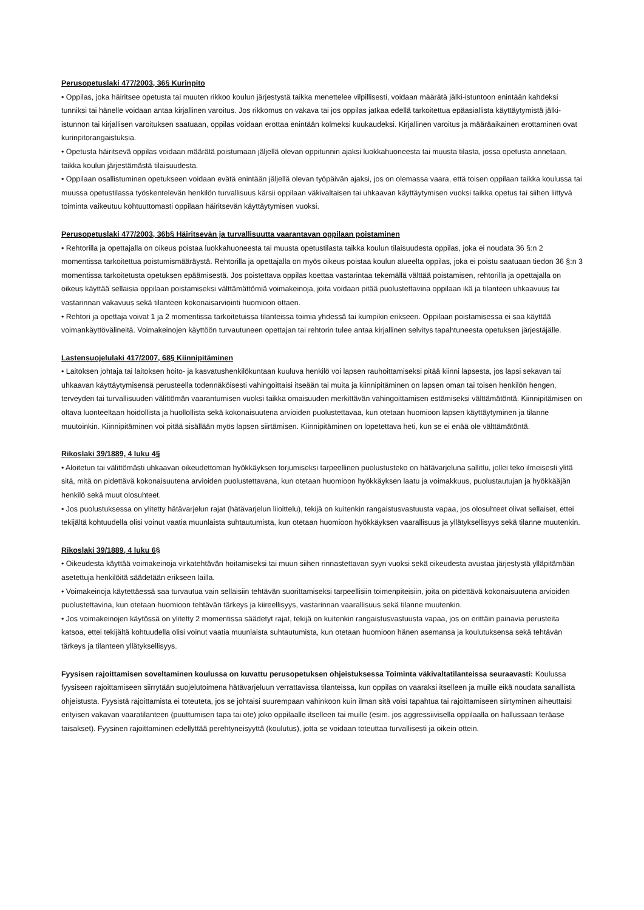Perusopetuslaki 477/2003, 36§ Kurinpito
• Oppilas, joka häiritsee opetusta tai muuten rikkoo koulun järjestystä taikka menettelee vilpillisesti, voidaan määrätä jälki-istuntoon enintään kahdeksi tunniksi tai hänelle voidaan antaa kirjallinen varoitus. Jos rikkomus on vakava tai jos oppilas jatkaa edellä tarkoitettua epäasiallista käyttäytymistä jälki-istunnon tai kirjallisen varoituksen saatuaan, oppilas voidaan erottaa enintään kolmeksi kuukaudeksi. Kirjallinen varoitus ja määräaikainen erottaminen ovat kurinpitorangaistuksia.
• Opetusta häiritsevä oppilas voidaan määrätä poistumaan jäljellä olevan oppitunnin ajaksi luokkahuoneesta tai muusta tilasta, jossa opetusta annetaan, taikka koulun järjestämästä tilaisuudesta.
• Oppilaan osallistuminen opetukseen voidaan evätä enintään jäljellä olevan työpäivän ajaksi, jos on olemassa vaara, että toisen oppilaan taikka koulussa tai muussa opetustilassa työskentelevän henkilön turvallisuus kärsii oppilaan väkivaltaisen tai uhkaavan käyttäytymisen vuoksi taikka opetus tai siihen liittyvä toiminta vaikeutuu kohtuuttomasti oppilaan häiritsevän käyttäytymisen vuoksi.
Perusopetuslaki 477/2003, 36b§ Häiritsevän ja turvallisuutta vaarantavan oppilaan poistaminen
• Rehtorilla ja opettajalla on oikeus poistaa luokkahuoneesta tai muusta opetustilasta taikka koulun tilaisuudesta oppilas, joka ei noudata 36 §:n 2 momentissa tarkoitettua poistumismääräystä. Rehtorilla ja opettajalla on myös oikeus poistaa koulun alueelta oppilas, joka ei poistu saatuaan tiedon 36 §:n 3 momentissa tarkoitetusta opetuksen epäämisestä. Jos poistettava oppilas koettaa vastarintaa tekemällä välttää poistamisen, rehtorilla ja opettajalla on oikeus käyttää sellaisia oppilaan poistamiseksi välttämättömiä voimakeinoja, joita voidaan pitää puolustettavina oppilaan ikä ja tilanteen uhkaavuus tai vastarinnan vakavuus sekä tilanteen kokonaisarviointi huomioon ottaen.
• Rehtori ja opettaja voivat 1 ja 2 momentissa tarkoitetuissa tilanteissa toimia yhdessä tai kumpikin erikseen. Oppilaan poistamisessa ei saa käyttää voimankäyttövälineitä. Voimakeinojen käyttöön turvautuneen opettajan tai rehtorin tulee antaa kirjallinen selvitys tapahtuneesta opetuksen järjestäjälle.
Lastensuojelulaki 417/2007, 68§ Kiinnipitäminen
• Laitoksen johtaja tai laitoksen hoito- ja kasvatushenkilökuntaan kuuluva henkilö voi lapsen rauhoittamiseksi pitää kiinni lapsesta, jos lapsi sekavan tai uhkaavan käyttäytymisensä perusteella todennäköisesti vahingoittaisi itseään tai muita ja kiinnipitäminen on lapsen oman tai toisen henkilön hengen, terveyden tai turvallisuuden välittömän vaarantumisen vuoksi taikka omaisuuden merkittävän vahingoittamisen estämiseksi välttämätöntä. Kiinnipitämisen on oltava luonteeltaan hoidollista ja huollollista sekä kokonaisuutena arvioiden puolustettavaa, kun otetaan huomioon lapsen käyttäytyminen ja tilanne muutoinkin. Kiinnipitäminen voi pitää sisällään myös lapsen siirtämisen. Kiinnipitäminen on lopetettava heti, kun se ei enää ole välttämätöntä.
Rikoslaki 39/1889, 4 luku 4§
• Aloitetun tai välittömästi uhkaavan oikeudettoman hyökkäyksen torjumiseksi tarpeellinen puolustusteko on hätävarjeluna sallittu, jollei teko ilmeisesti ylitä sitä, mitä on pidettävä kokonaisuutena arvioiden puolustettavana, kun otetaan huomioon hyökkäyksen laatu ja voimakkuus, puolustautujan ja hyökkääjän henkilö sekä muut olosuhteet.
• Jos puolustuksessa on ylitetty hätävarjelun rajat (hätävarjelun liioittelu), tekijä on kuitenkin rangaistusvastuusta vapaa, jos olosuhteet olivat sellaiset, ettei tekijältä kohtuudella olisi voinut vaatia muunlaista suhtautumista, kun otetaan huomioon hyökkäyksen vaarallisuus ja yllätyksellisyys sekä tilanne muutenkin.
Rikoslaki 39/1889, 4 luku 6§
• Oikeudesta käyttää voimakeinoja virkatehtävän hoitamiseksi tai muun siihen rinnastettavan syyn vuoksi sekä oikeudesta avustaa järjestystä ylläpitämään asetettuja henkilöitä säädetään erikseen lailla.
• Voimakeinoja käytettäessä saa turvautua vain sellaisiin tehtävän suorittamiseksi tarpeellisiin toimenpiteisiin, joita on pidettävä kokonaisuutena arvioiden puolustettavina, kun otetaan huomioon tehtävän tärkeys ja kiireellisyys, vastarinnan vaarallisuus sekä tilanne muutenkin.
• Jos voimakeinojen käytössä on ylitetty 2 momentissa säädetyt rajat, tekijä on kuitenkin rangaistusvastuusta vapaa, jos on erittäin painavia perusteita katsoa, ettei tekijältä kohtuudella olisi voinut vaatia muunlaista suhtautumista, kun otetaan huomioon hänen asemansa ja koulutuksensa sekä tehtävän tärkeys ja tilanteen yllätyksellisyys.
Fyysisen rajoittamisen soveltaminen koulussa on kuvattu perusopetuksen ohjeistuksessa Toiminta väkivaltatilanteissa seuraavasti: Koulussa fyysiseen rajoittamiseen siirrytään suojelutoimena hätävarjeluun verrattavissa tilanteissa, kun oppilas on vaaraksi itselleen ja muille eikä noudata sanallista ohjeistusta. Fyysistä rajoittamista ei toteuteta, jos se johtaisi suurempaan vahinkoon kuin ilman sitä voisi tapahtua tai rajoittamiseen siirtyminen aiheuttaisi erityisen vakavan vaaratilanteen (puuttumisen tapa tai ote) joko oppilaalle itselleen tai muille (esim. jos aggressiivisella oppilaalla on hallussaan teräase taisakset). Fyysinen rajoittaminen edellyttää perehtyneisyyttä (koulutus), jotta se voidaan toteuttaa turvallisesti ja oikein ottein.